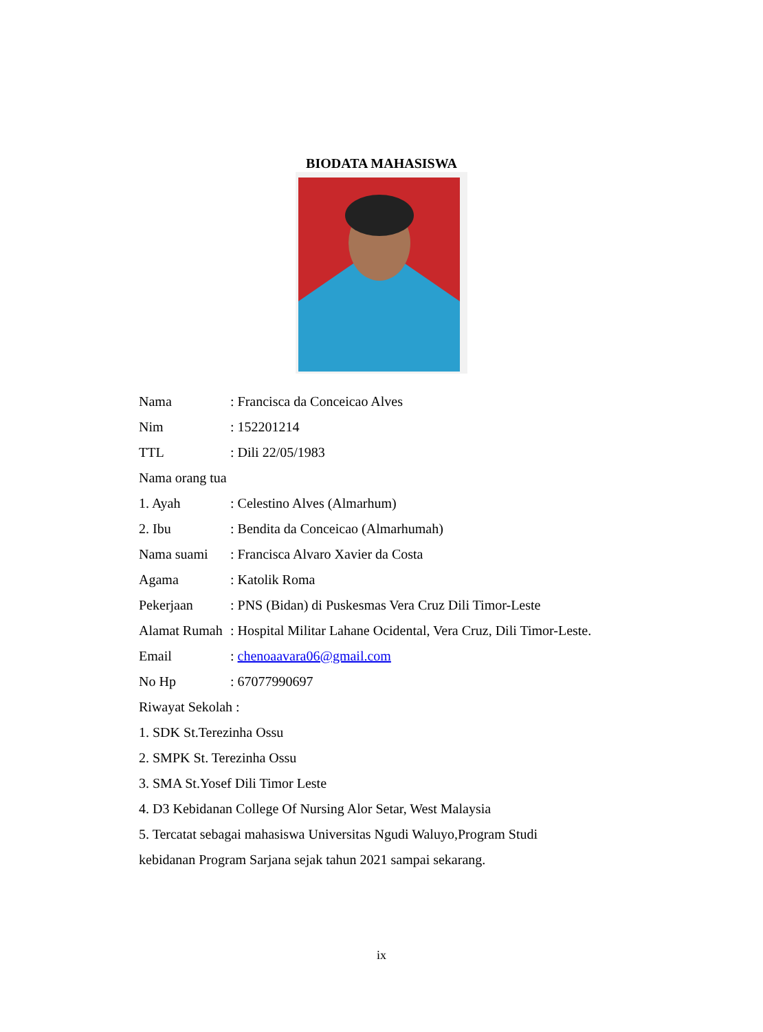BIODATA MAHASISWA
Nama: Francisca da Conceicao Alves
Nim: 152201214
TTL: Dili 22/05/1983
Nama orang tua
1. Ayah: Celestino Alves (Almarhum)
2. Ibu: Bendita da Conceicao (Almarhumah)
Nama suami: Francisca Alvaro Xavier da Costa
Agama: Katolik Roma
Pekerjaan: PNS (Bidan) di Puskesmas Vera Cruz Dili Timor-Leste
Alamat Rumah: Hospital Militar Lahane Ocidental, Vera Cruz, Dili Timor-Leste.
Email: chenoaavara06@gmail.com
No Hp: 67077990697
Riwayat Sekolah :
1. SDK St.Terezinha Ossu
2. SMPK St. Terezinha Ossu
3. SMA St.Yosef Dili Timor Leste
4. D3 Kebidanan College Of Nursing Alor Setar, West Malaysia
5. Tercatat sebagai mahasiswa Universitas Ngudi Waluyo,Program Studi
kebidanan Program Sarjana sejak tahun 2021 sampai sekarang.
ix